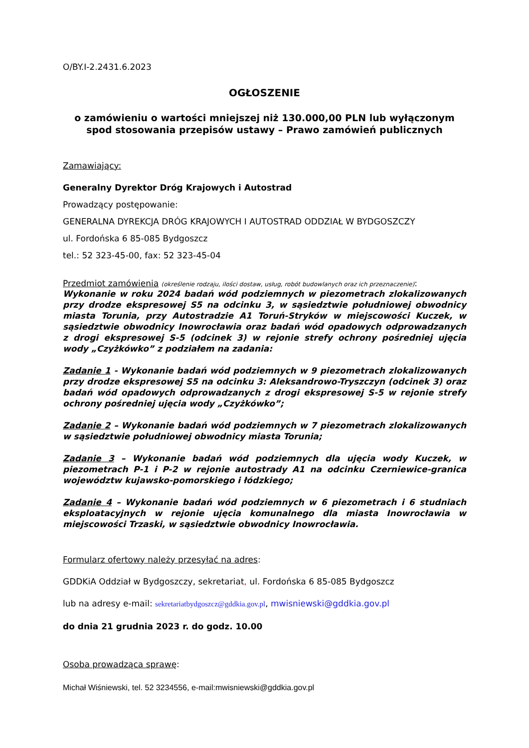O/BY.I-2.2431.6.2023
OGŁOSZENIE
o zamówieniu o wartości mniejszej niż 130.000,00 PLN lub wyłączonym spod stosowania przepisów ustawy – Prawo zamówień publicznych
Zamawiający:
Generalny Dyrektor Dróg Krajowych i Autostrad
Prowadzący postępowanie:
GENERALNA DYREKCJA DRÓG KRAJOWYCH I AUTOSTRAD ODDZIAŁ W BYDGOSZCZY
ul. Fordońska 6 85-085 Bydgoszcz
tel.: 52 323-45-00, fax: 52 323-45-04
Przedmiot zamówienia (określenie rodzaju, ilości dostaw, usług, robót budowlanych oraz ich przeznaczenie):
Wykonanie w roku 2024 badań wód podziemnych w piezometrach zlokalizowanych przy drodze ekspresowej S5 na odcinku 3, w sąsiedztwie południowej obwodnicy miasta Torunia, przy Autostradzie A1 Toruń-Stryków w miejscowości Kuczek, w sąsiedztwie obwodnicy Inowrocławia oraz badań wód opadowych odprowadzanych z drogi ekspresowej S-5 (odcinek 3) w rejonie strefy ochrony pośredniej ujęcia wody „Czyżkówko” z podziałem na zadania:
Zadanie 1 - Wykonanie badań wód podziemnych w 9 piezometrach zlokalizowanych przy drodze ekspresowej S5 na odcinku 3: Aleksandrowo-Tryszczyn (odcinek 3) oraz badań wód opadowych odprowadzanych z drogi ekspresowej S-5 w rejonie strefy ochrony pośredniej ujęcia wody „Czyżkówko”;
Zadanie 2 – Wykonanie badań wód podziemnych w 7 piezometrach zlokalizowanych w sąsiedztwie południowej obwodnicy miasta Torunia;
Zadanie 3 – Wykonanie badań wód podziemnych dla ujęcia wody Kuczek, w piezometrach P-1 i P-2 w rejonie autostrady A1 na odcinku Czerniewice-granica województw kujawsko-pomorskiego i łódzkiego;
Zadanie 4 – Wykonanie badań wód podziemnych w 6 piezometrach i 6 studniach eksploatacyjnych w rejonie ujęcia komunalnego dla miasta Inowrocławia w miejscowości Trzaski, w sąsiedztwie obwodnicy Inowrocławia.
Formularz ofertowy należy przesyłać na adres:
GDDKiA Oddział w Bydgoszczy, sekretariat, ul. Fordońska 6 85-085 Bydgoszcz
lub na adresy e-mail: sekretariatbydgoszcz@gddkia.gov.pl, mwisniewski@gddkia.gov.pl
do dnia 21 grudnia 2023 r. do godz. 10.00
Osoba prowadząca sprawę:
Michał Wiśniewski, tel. 52 3234556, e-mail:mwisniewski@gddkia.gov.pl